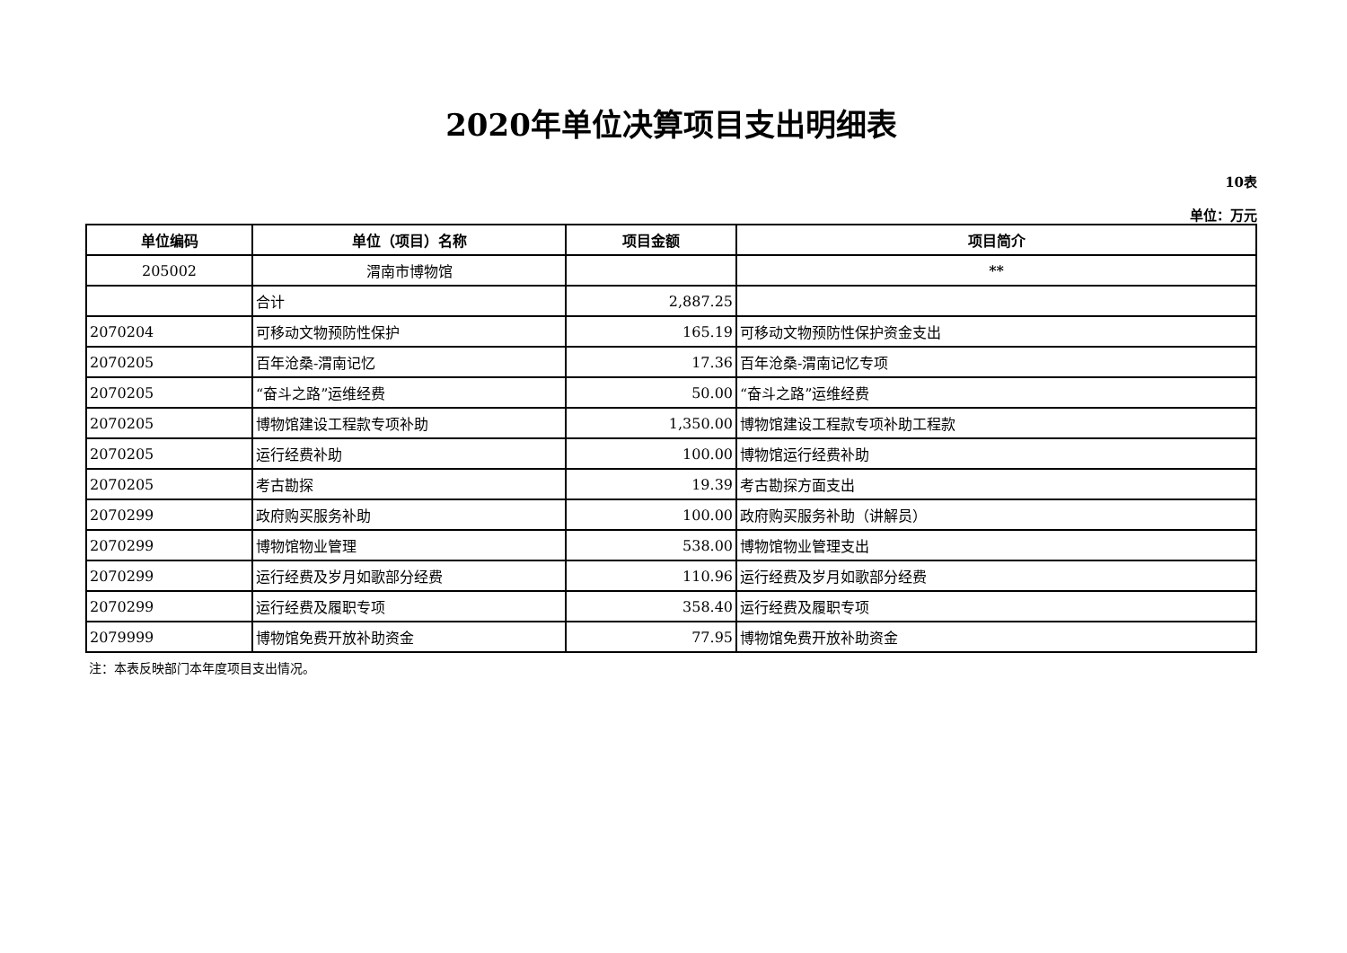2020年单位决算项目支出明细表
10表
单位：万元
| 单位编码 | 单位（项目）名称 | 项目金额 | 项目简介 |
| --- | --- | --- | --- |
| 205002 | 渭南市博物馆 | | ** |
| | 合计 | 2,887.25 | |
| 2070204 | 可移动文物预防性保护 | 165.19 | 可移动文物预防性保护资金支出 |
| 2070205 | 百年沧桑-渭南记忆 | 17.36 | 百年沧桑-渭南记忆专项 |
| 2070205 | “奋斗之路”运维经费 | 50.00 | “奋斗之路”运维经费 |
| 2070205 | 博物馆建设工程款专项补助 | 1,350.00 | 博物馆建设工程款专项补助工程款 |
| 2070205 | 运行经费补助 | 100.00 | 博物馆运行经费补助 |
| 2070205 | 考古勘探 | 19.39 | 考古勘探方面支出 |
| 2070299 | 政府购买服务补助 | 100.00 | 政府购买服务补助（讲解员） |
| 2070299 | 博物馆物业管理 | 538.00 | 博物馆物业管理支出 |
| 2070299 | 运行经费及岁月如歌部分经费 | 110.96 | 运行经费及岁月如歌部分经费 |
| 2070299 | 运行经费及履职专项 | 358.40 | 运行经费及履职专项 |
| 2079999 | 博物馆免费开放补助资金 | 77.95 | 博物馆免费开放补助资金 |
注：本表反映部门本年度项目支出情况。